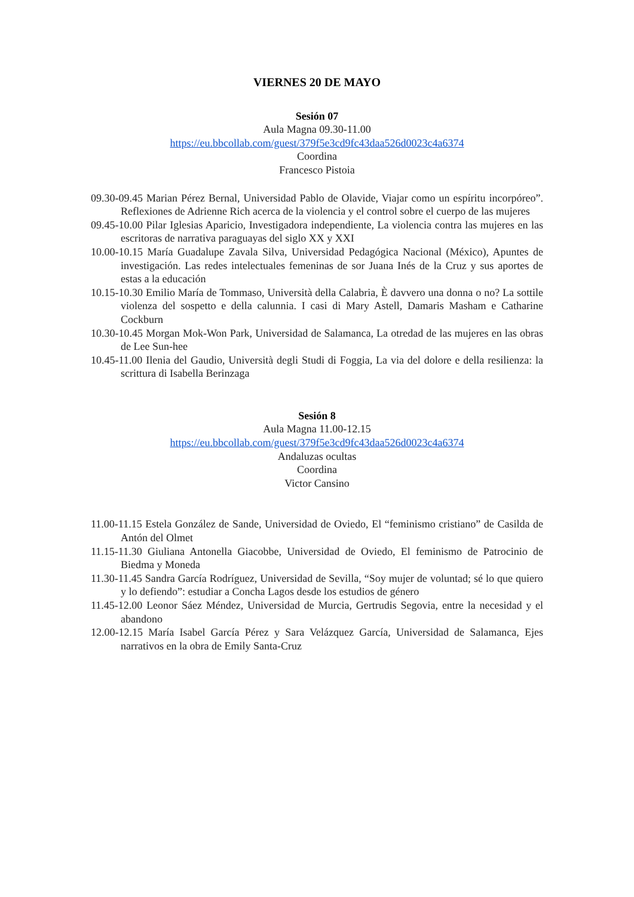VIERNES 20 DE MAYO
Sesión 07
Aula Magna 09.30-11.00
https://eu.bbcollab.com/guest/379f5e3cd9fc43daa526d0023c4a6374
Coordina
Francesco Pistoia
09.30-09.45 Marian Pérez Bernal, Universidad Pablo de Olavide, Viajar como un espíritu incorpóreo”. Reflexiones de Adrienne Rich acerca de la violencia y el control sobre el cuerpo de las mujeres
09.45-10.00 Pilar Iglesias Aparicio, Investigadora independiente, La violencia contra las mujeres en las escritoras de narrativa paraguayas del siglo XX y XXI
10.00-10.15 María Guadalupe Zavala Silva, Universidad Pedagógica Nacional (México), Apuntes de investigación. Las redes intelectuales femeninas de sor Juana Inés de la Cruz y sus aportes de estas a la educación
10.15-10.30 Emilio María de Tommaso, Università della Calabria, È davvero una donna o no? La sottile violenza del sospetto e della calunnia. I casi di Mary Astell, Damaris Masham e Catharine Cockburn
10.30-10.45 Morgan Mok-Won Park, Universidad de Salamanca, La otredad de las mujeres en las obras de Lee Sun-hee
10.45-11.00 Ilenia del Gaudio, Università degli Studi di Foggia, La via del dolore e della resilienza: la scrittura di Isabella Berinzaga
Sesión 8
Aula Magna 11.00-12.15
https://eu.bbcollab.com/guest/379f5e3cd9fc43daa526d0023c4a6374
Andaluzas ocultas
Coordina
Victor Cansino
11.00-11.15 Estela González de Sande, Universidad de Oviedo, El “feminismo cristiano” de Casilda de Antón del Olmet
11.15-11.30 Giuliana Antonella Giacobbe, Universidad de Oviedo, El feminismo de Patrocinio de Biedma y Moneda
11.30-11.45 Sandra García Rodríguez, Universidad de Sevilla, “Soy mujer de voluntad; sé lo que quiero y lo defiendo”: estudiar a Concha Lagos desde los estudios de género
11.45-12.00 Leonor Sáez Méndez, Universidad de Murcia, Gertrudis Segovia, entre la necesidad y el abandono
12.00-12.15 María Isabel García Pérez y Sara Velázquez García, Universidad de Salamanca, Ejes narrativos en la obra de Emily Santa-Cruz